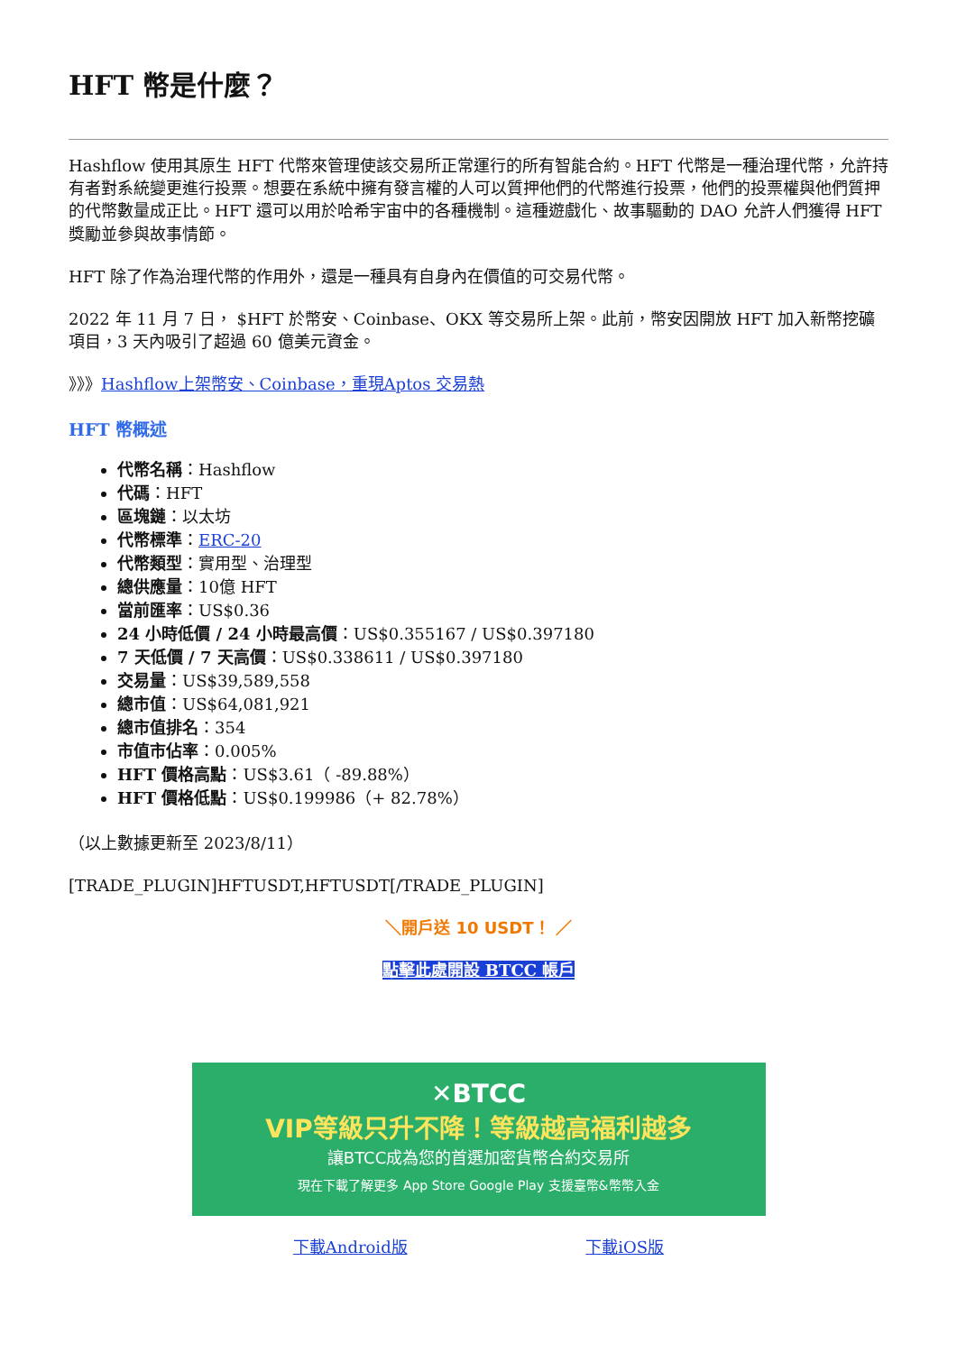HFT 幣是什麼？
Hashflow 使用其原生 HFT 代幣來管理使該交易所正常運行的所有智能合約。HFT 代幣是一種治理代幣，允許持有者對系統變更進行投票。想要在系統中擁有發言權的人可以質押他們的代幣進行投票，他們的投票權與他們質押的代幣數量成正比。HFT 還可以用於哈希宇宙中的各種機制。這種遊戲化、故事驅動的 DAO 允許人們獲得 HFT 獎勵並參與故事情節。
HFT 除了作為治理代幣的作用外，還是一種具有自身內在價值的可交易代幣。
2022 年 11 月 7 日， $HFT 於幣安、Coinbase、OKX 等交易所上架。此前，幣安因開放 HFT 加入新幣挖礦項目，3 天內吸引了超過 60 億美元資金。
》》》Hashflow上架幣安、Coinbase，重現Aptos 交易熱
HFT 幣概述
代幣名稱：Hashflow
代碼：HFT
區塊鏈：以太坊
代幣標準：ERC-20
代幣類型：實用型、治理型
總供應量：10億 HFT
當前匯率：US$0.36
24 小時低價 / 24 小時最高價：US$0.355167 / US$0.397180
7 天低價 / 7 天高價：US$0.338611 / US$0.397180
交易量：US$39,589,558
總市值：US$64,081,921
總市值排名：354
市值市佔率：0.005%
HFT 價格高點：US$3.61（ -89.88%）
HFT 價格低點：US$0.199986（+ 82.78%）
（以上數據更新至 2023/8/11）
[TRADE_PLUGIN]HFTUSDT,HFTUSDT[/TRADE_PLUGIN]
＼開戶送 10 USDT！ ／
點擊此處開設 BTCC 帳戶
✕BTCC
VIP等級只升不降！等級越高福利越多
讓BTCC成為您的首選加密貨幣合約交易所
現在下載了解更多 App Store Google Play 支援臺幣&幣幣入金
下載Android版 下載iOS版